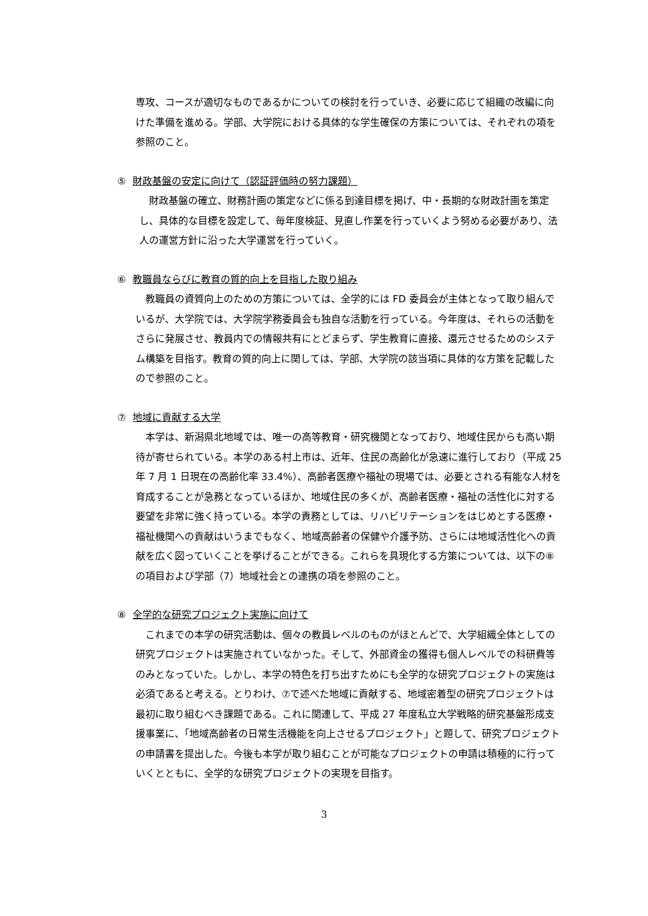専攻、コースが適切なものであるかについての検討を行っていき、必要に応じて組織の改編に向けた準備を進める。学部、大学院における具体的な学生確保の方策については、それぞれの項を参照のこと。
⑤ 財政基盤の安定に向けて（認証評価時の努力課題）
　財政基盤の確立、財務計画の策定などに係る到達目標を掲げ、中・長期的な財政計画を策定し、具体的な目標を設定して、毎年度検証、見直し作業を行っていくよう努める必要があり、法人の運営方針に沿った大学運営を行っていく。
⑥ 教職員ならびに教育の質的向上を目指した取り組み
　教職員の資質向上のための方策については、全学的には FD 委員会が主体となって取り組んでいるが、大学院では、大学院学務委員会も独自な活動を行っている。今年度は、それらの活動をさらに発展させ、教員内での情報共有にとどまらず、学生教育に直接、還元させるためのシステム構築を目指す。教育の質的向上に関しては、学部、大学院の該当項に具体的な方策を記載したので参照のこと。
⑦ 地域に貢献する大学
　本学は、新潟県北地域では、唯一の高等教育・研究機関となっており、地域住民からも高い期待が寄せられている。本学のある村上市は、近年、住民の高齢化が急速に進行しており（平成 25 年 7 月 1 日現在の高齢化率 33.4%）、高齢者医療や福祉の現場では、必要とされる有能な人材を育成することが急務となっているほか、地域住民の多くが、高齢者医療・福祉の活性化に対する要望を非常に強く持っている。本学の責務としては、リハビリテーションをはじめとする医療・福祉機関への貢献はいうまでもなく、地域高齢者の保健や介護予防、さらには地域活性化への貢献を広く図っていくことを挙げることができる。これらを具現化する方策については、以下の⑧の項目および学部（7）地域社会との連携の項を参照のこと。
⑧ 全学的な研究プロジェクト実施に向けて
　これまでの本学の研究活動は、個々の教員レベルのものがほとんどで、大学組織全体としての研究プロジェクトは実施されていなかった。そして、外部資金の獲得も個人レベルでの科研費等のみとなっていた。しかし、本学の特色を打ち出すためにも全学的な研究プロジェクトの実施は必須であると考える。とりわけ、⑦で述べた地域に貢献する、地域密着型の研究プロジェクトは最初に取り組むべき課題である。これに関連して、平成 27 年度私立大学戦略的研究基盤形成支援事業に、「地域高齢者の日常生活機能を向上させるプロジェクト」と題して、研究プロジェクトの申請書を提出した。今後も本学が取り組むことが可能なプロジェクトの申請は積極的に行っていくとともに、全学的な研究プロジェクトの実現を目指す。
3